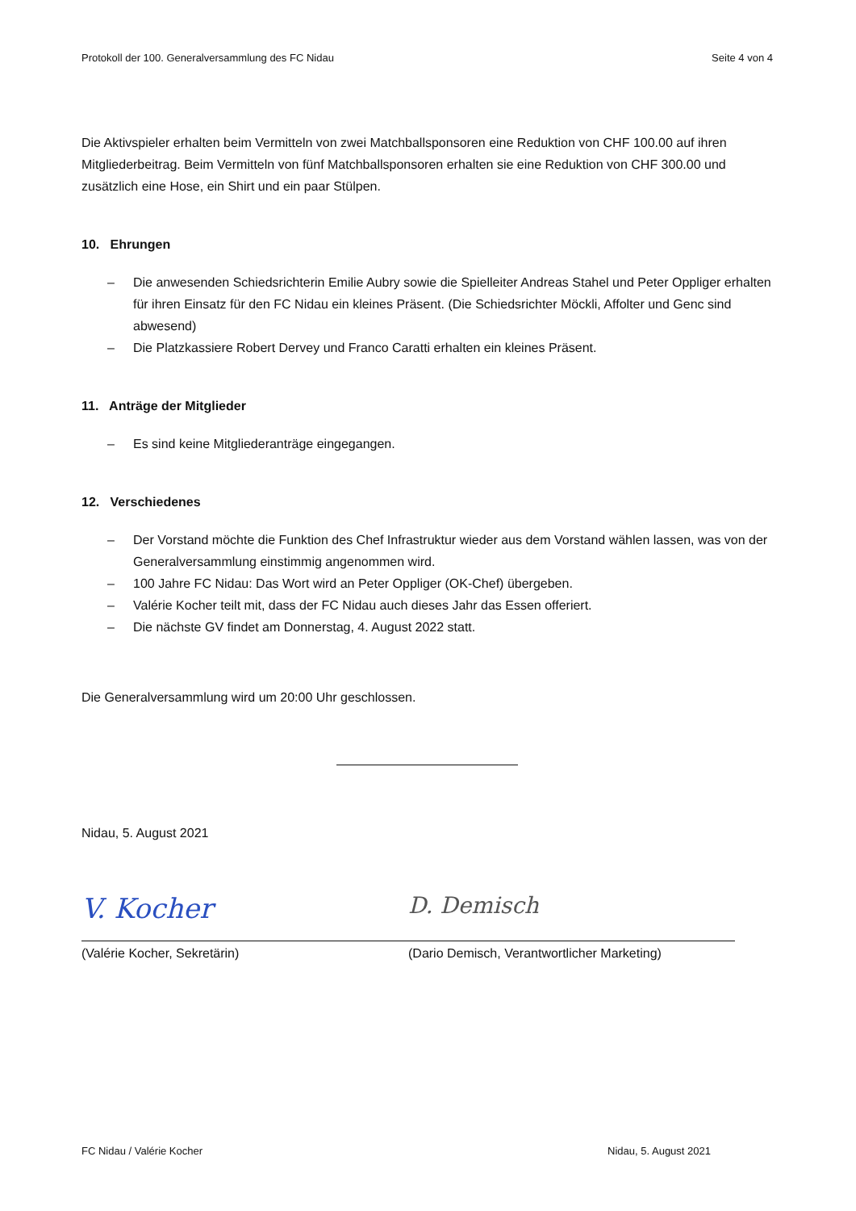Protokoll der 100. Generalversammlung des FC Nidau Seite 4 von 4
Die Aktivspieler erhalten beim Vermitteln von zwei Matchballsponsoren eine Reduktion von CHF 100.00 auf ihren Mitgliederbeitrag. Beim Vermitteln von fünf Matchballsponsoren erhalten sie eine Reduktion von CHF 300.00 und zusätzlich eine Hose, ein Shirt und ein paar Stülpen.
10. Ehrungen
– Die anwesenden Schiedsrichterin Emilie Aubry sowie die Spielleiter Andreas Stahel und Peter Oppliger erhalten für ihren Einsatz für den FC Nidau ein kleines Präsent. (Die Schiedsrichter Möckli, Affolter und Genc sind abwesend)
– Die Platzkassiere Robert Dervey und Franco Caratti erhalten ein kleines Präsent.
11. Anträge der Mitglieder
– Es sind keine Mitgliederanträge eingegangen.
12. Verschiedenes
– Der Vorstand möchte die Funktion des Chef Infrastruktur wieder aus dem Vorstand wählen lassen, was von der Generalversammlung einstimmig angenommen wird.
– 100 Jahre FC Nidau: Das Wort wird an Peter Oppliger (OK-Chef) übergeben.
– Valérie Kocher teilt mit, dass der FC Nidau auch dieses Jahr das Essen offeriert.
– Die nächste GV findet am Donnerstag, 4. August 2022 statt.
Die Generalversammlung wird um 20:00 Uhr geschlossen.
Nidau, 5. August 2021
V. Kocher
(Valérie Kocher, Sekretärin)
D. Demisch
(Dario Demisch, Verantwortlicher Marketing)
FC Nidau / Valérie Kocher Nidau, 5. August 2021